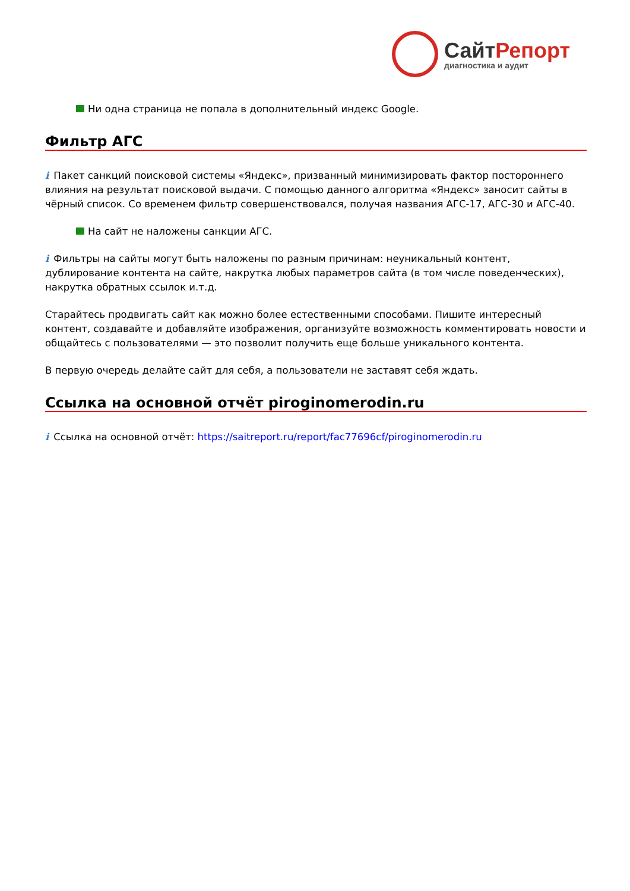Сайт Репорт
диагностика и аудит
Ни одна страница не попала в дополнительный индекс Google.
Фильтр АГС
i Пакет санкций поисковой системы «Яндекс», призванный минимизировать фактор постороннего влияния на результат поисковой выдачи. С помощью данного алгоритма «Яндекс» заносит сайты в чёрный список. Со временем фильтр совершенствовался, получая названия АГС-17, АГС-30 и АГС-40.
На сайт не наложены санкции АГС.
i Фильтры на сайты могут быть наложены по разным причинам: неуникальный контент, дублирование контента на сайте, накрутка любых параметров сайта (в том числе поведенческих), накрутка обратных ссылок и.т.д.
Старайтесь продвигать сайт как можно более естественными способами. Пишите интересный контент, создавайте и добавляйте изображения, организуйте возможность комментировать новости и общайтесь с пользователями — это позволит получить еще больше уникального контента.
В первую очередь делайте сайт для себя, а пользователи не заставят себя ждать.
Ссылка на основной отчёт piroginomerodin.ru
i Ссылка на основной отчёт: https://saitreport.ru/report/fac77696cf/piroginomerodin.ru